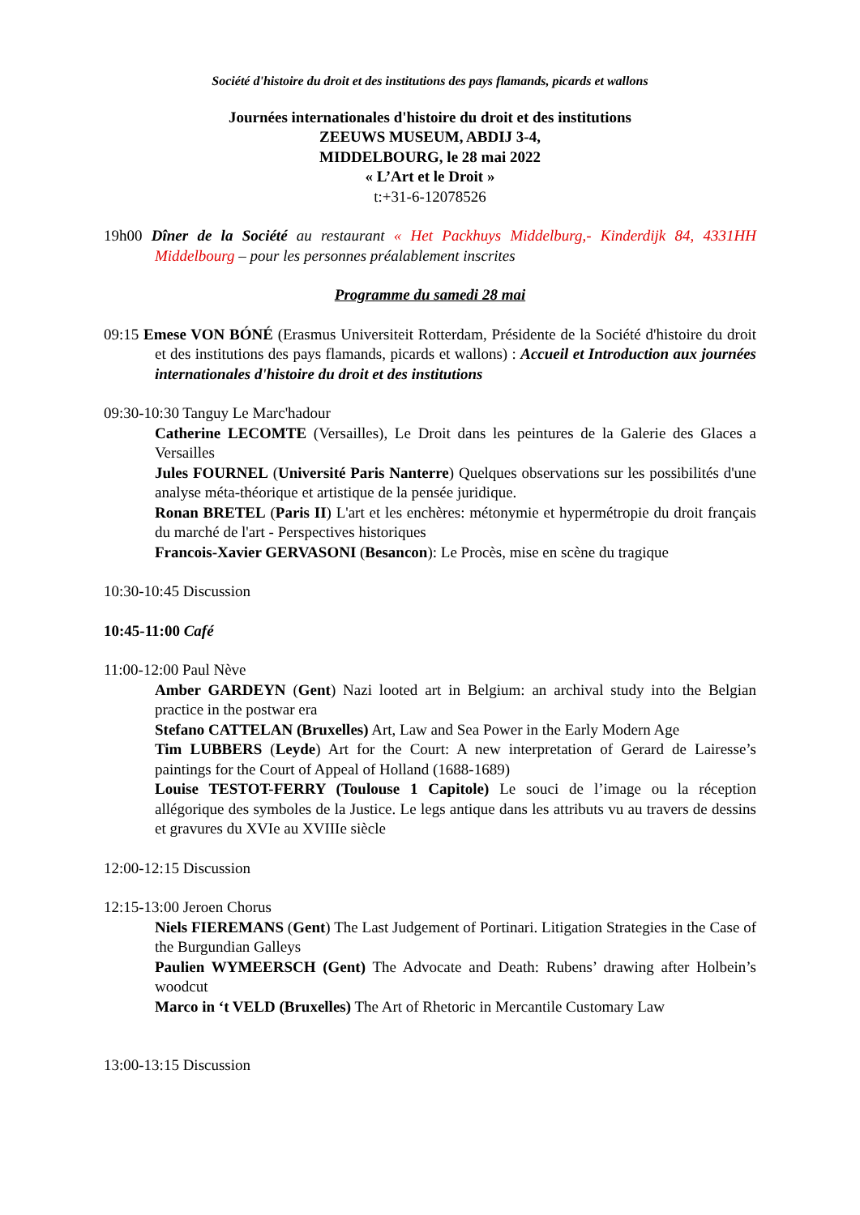Société d'histoire du droit et des institutions des pays flamands, picards et wallons
Journées internationales d'histoire du droit et des institutions
ZEEUWS MUSEUM, ABDIJ 3-4,
MIDDELBOURG, le 28 mai 2022
« L’Art et le Droit »
t:+31-6-12078526
19h00 Dîner de la Société au restaurant « Het Packhuys Middelburg,- Kinderdijk 84, 4331HH Middelbourg – pour les personnes préalablement inscrites
Programme du samedi 28 mai
09:15 Emese VON BÓNÉ (Erasmus Universiteit Rotterdam, Présidente de la Société d'histoire du droit et des institutions des pays flamands, picards et wallons) : Accueil et Introduction aux journées internationales d'histoire du droit et des institutions
09:30-10:30 Tanguy Le Marc'hadour
Catherine LECOMTE (Versailles), Le Droit dans les peintures de la Galerie des Glaces a Versailles
Jules FOURNEL (Université Paris Nanterre) Quelques observations sur les possibilités d'une analyse méta-théorique et artistique de la pensée juridique.
Ronan BRETEL (Paris II) L'art et les enchères: métonymie et hypermétropie du droit français du marché de l'art - Perspectives historiques
Francois-Xavier GERVASONI (Besancon): Le Procès, mise en scène du tragique
10:30-10:45 Discussion
10:45-11:00 Café
11:00-12:00 Paul Nève
Amber GARDEYN (Gent) Nazi looted art in Belgium: an archival study into the Belgian practice in the postwar era
Stefano CATTELAN (Bruxelles) Art, Law and Sea Power in the Early Modern Age
Tim LUBBERS (Leyde) Art for the Court: A new interpretation of Gerard de Lairesse’s paintings for the Court of Appeal of Holland (1688-1689)
Louise TESTOT-FERRY (Toulouse 1 Capitole) Le souci de l’image ou la réception allégorique des symboles de la Justice. Le legs antique dans les attributs vu au travers de dessins et gravures du XVIe au XVIIIe siècle
12:00-12:15 Discussion
12:15-13:00 Jeroen Chorus
Niels FIEREMANS (Gent) The Last Judgement of Portinari. Litigation Strategies in the Case of the Burgundian Galleys
Paulien WYMEERSCH (Gent) The Advocate and Death: Rubens’ drawing after Holbein’s woodcut
Marco in ‘t VELD (Bruxelles) The Art of Rhetoric in Mercantile Customary Law
13:00-13:15 Discussion